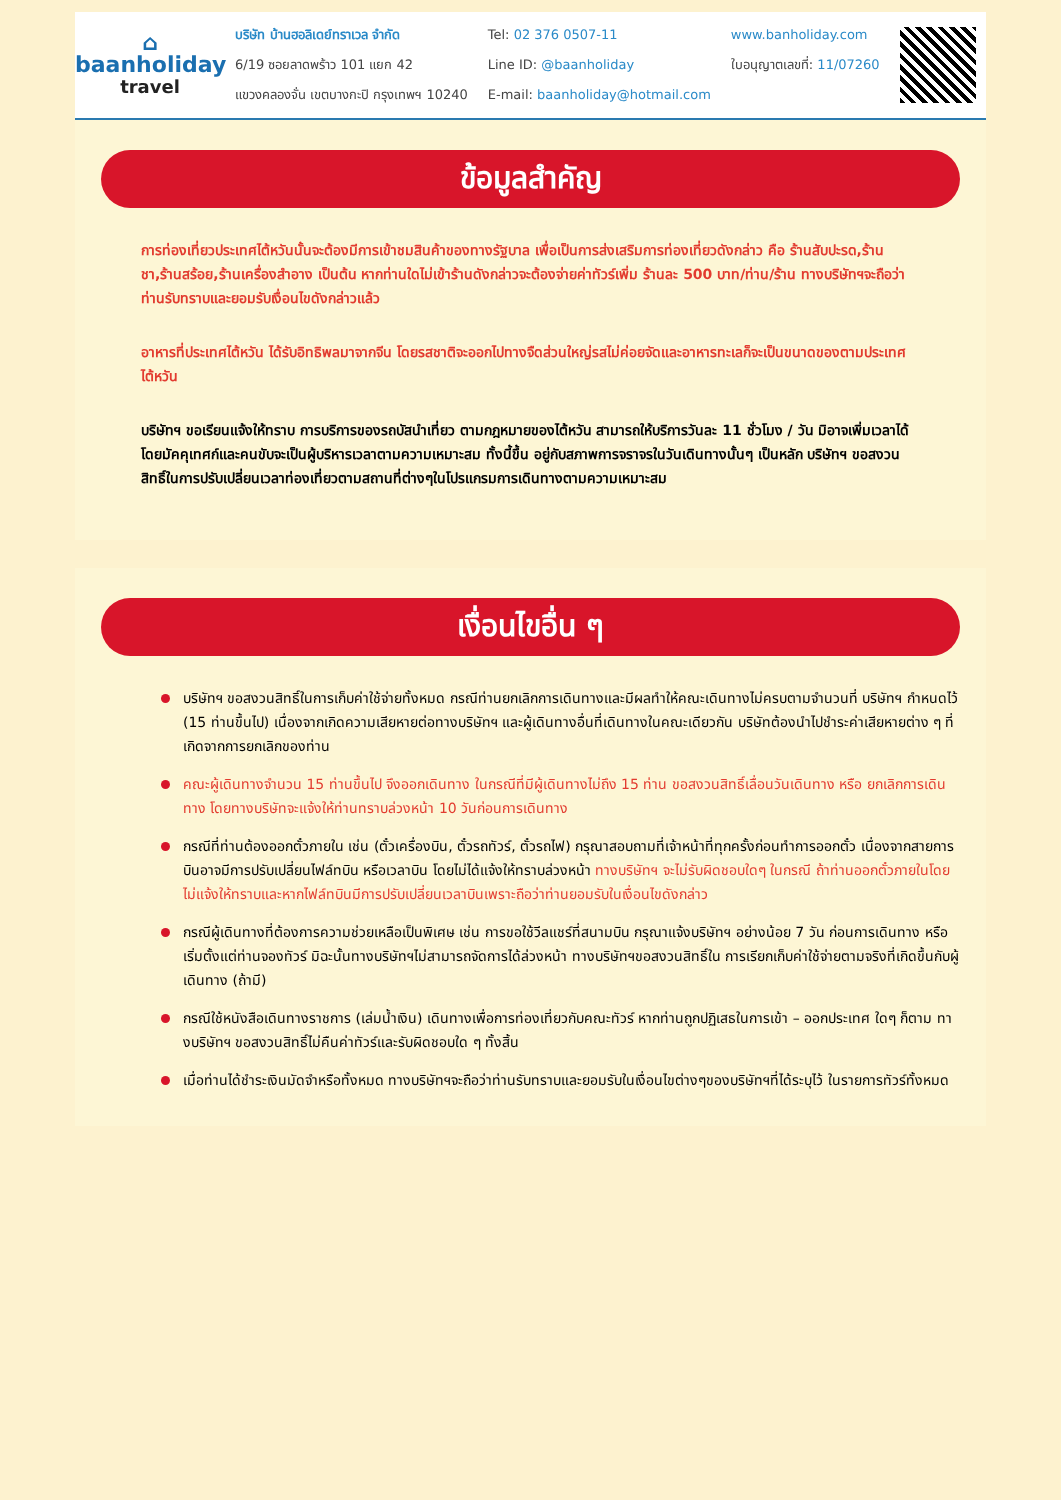⌂
baanholiday
travel
บริษัท บ้านฮอลิเดย์ทราเวล จำกัด
6/19 ซอยลาดพร้าว 101 แยก 42
แขวงคลองจั่น เขตบางกะปิ กรุงเทพฯ 10240
Tel: 02 376 0507-11
Line ID: @baanholiday
E-mail: baanholiday@hotmail.com
www.banholiday.com
ใบอนุญาตเลขที่: 11/07260
ข้อมูลสำคัญ
การท่องเที่ยวประเทศไต้หวันนั้นจะต้องมีการเข้าชมสินค้าของทางรัฐบาล เพื่อเป็นการส่งเสริมการท่องเที่ยวดังกล่าว คือ ร้านสับปะรด,ร้านชา,ร้านสร้อย,ร้านเครื่องสำอาง เป็นต้น หากท่านใดไม่เข้าร้านดังกล่าวจะต้องจ่ายค่าทัวร์เพิ่ม ร้านละ 500 บาท/ท่าน/ร้าน ทางบริษัทฯจะถือว่าท่านรับทราบและยอมรับเงื่อนไขดังกล่าวแล้ว
อาหารที่ประเทศไต้หวัน ได้รับอิทธิพลมาจากจีน โดยรสชาติจะออกไปทางจืดส่วนใหญ่รสไม่ค่อยจัดและอาหารทะเลก็จะเป็นขนาดของตามประเทศไต้หวัน
บริษัทฯ ขอเรียนแจ้งให้ทราบ การบริการของรถบัสนำเที่ยว ตามกฎหมายของไต้หวัน สามารถให้บริการวันละ 11 ชั่วโมง / วัน มิอาจเพิ่มเวลาได้โดยมัคคุเทศก์และคนขับจะเป็นผู้บริหารเวลาตามความเหมาะสม ทั้งนี้ขึ้น อยู่กับสภาพการจราจรในวันเดินทางนั้นๆ เป็นหลัก บริษัทฯ ขอสงวนสิทธิ์ในการปรับเปลี่ยนเวลาท่องเที่ยวตามสถานที่ต่างๆในโปรแกรมการเดินทางตามความเหมาะสม
เงื่อนไขอื่น ๆ
บริษัทฯ ขอสงวนสิทธิ์ในการเก็บค่าใช้จ่ายทั้งหมด กรณีท่านยกเลิกการเดินทางและมีผลทำให้คณะเดินทางไม่ครบตามจำนวนที่ บริษัทฯ กำหนดไว้ (15 ท่านขึ้นไป) เนื่องจากเกิดความเสียหายต่อทางบริษัทฯ และผู้เดินทางอื่นที่เดินทางในคณะเดียวกัน บริษัทต้องนำไปชำระค่าเสียหายต่าง ๆ ที่เกิดจากการยกเลิกของท่าน
คณะผู้เดินทางจำนวน 15 ท่านขึ้นไป จึงออกเดินทาง ในกรณีที่มีผู้เดินทางไม่ถึง 15 ท่าน ขอสงวนสิทธิ์เลื่อนวันเดินทาง หรือ ยกเลิกการเดินทาง โดยทางบริษัทจะแจ้งให้ท่านทราบล่วงหน้า 10 วันก่อนการเดินทาง
กรณีที่ท่านต้องออกตั๋วภายใน เช่น (ตั๋วเครื่องบิน, ตั๋วรถทัวร์, ตั๋วรถไฟ) กรุณาสอบถามที่เจ้าหน้าที่ทุกครั้งก่อนทำการออกตั๋ว เนื่องจากสายการบินอาจมีการปรับเปลี่ยนไฟล์ทบิน หรือเวลาบิน โดยไม่ได้แจ้งให้ทราบล่วงหน้า ทางบริษัทฯ จะไม่รับผิดชอบใดๆ ในกรณี ถ้าท่านออกตั๋วภายในโดยไม่แจ้งให้ทราบและหากไฟล์ทบินมีการปรับเปลี่ยนเวลาบินเพราะถือว่าท่านยอมรับในเงื่อนไขดังกล่าว
กรณีผู้เดินทางที่ต้องการความช่วยเหลือเป็นพิเศษ เช่น การขอใช้วีลแชร์ที่สนามบิน กรุณาแจ้งบริษัทฯ อย่างน้อย 7 วัน ก่อนการเดินทาง หรือเริ่มตั้งแต่ท่านจองทัวร์ มิฉะนั้นทางบริษัทฯไม่สามารถจัดการได้ล่วงหน้า ทางบริษัทฯขอสงวนสิทธิ์ใน การเรียกเก็บค่าใช้จ่ายตามจริงที่เกิดขึ้นกับผู้เดินทาง (ถ้ามี)
กรณีใช้หนังสือเดินทางราชการ (เล่มน้ำเงิน) เดินทางเพื่อการท่องเที่ยวกับคณะทัวร์ หากท่านถูกปฏิเสธในการเข้า – ออกประเทศ ใดๆ ก็ตาม ทางบริษัทฯ ขอสงวนสิทธิ์ไม่คืนค่าทัวร์และรับผิดชอบใด ๆ ทั้งสิ้น
เมื่อท่านได้ชำระเงินมัดจำหรือทั้งหมด ทางบริษัทฯจะถือว่าท่านรับทราบและยอมรับในเงื่อนไขต่างๆของบริษัทฯที่ได้ระบุไว้ ในรายการทัวร์ทั้งหมด